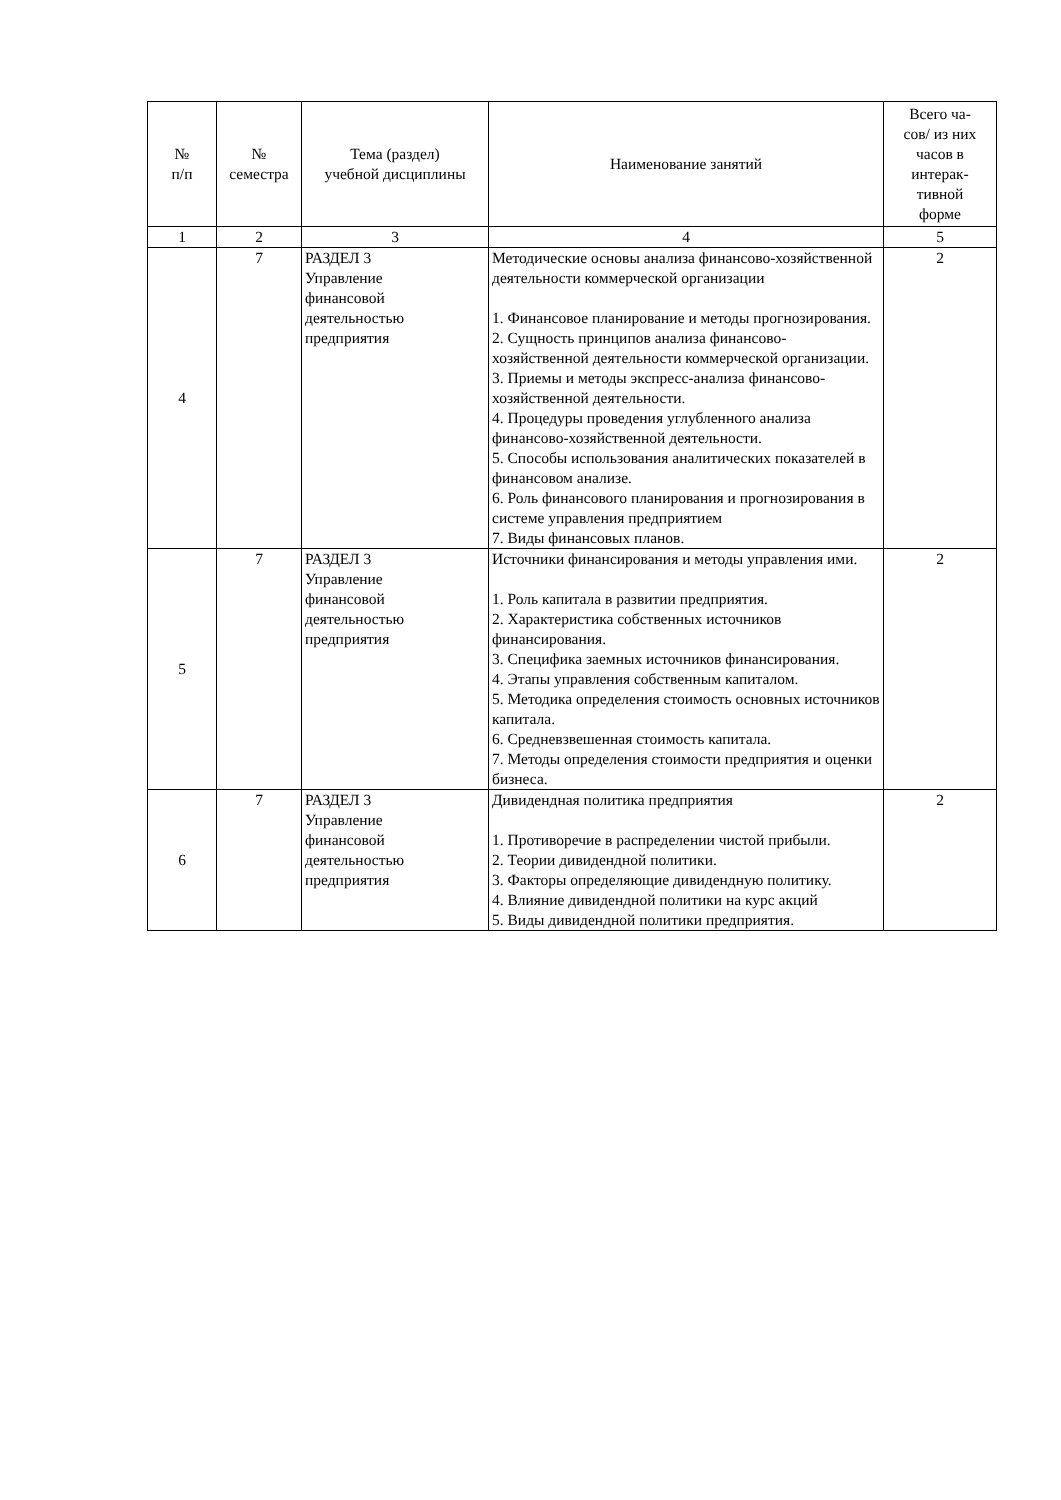| № п/п | № семестра | Тема (раздел) учебной дисциплины | Наименование занятий | Всего ча- сов/ из них часов в интерак- тивной форме |
| --- | --- | --- | --- | --- |
| 1 | 2 | 3 | 4 | 5 |
| 4 | 7 | РАЗДЕЛ 3 Управление финансовой деятельностью предприятия | Методические основы анализа финансово-хозяйственной деятельности коммерческой организации 1. Финансовое планирование и методы прогнозирования. 2. Сущность принципов анализа финансово-хозяйственной деятельности коммерческой организации. 3. Приемы и методы экспресс-анализа финансово-хозяйственной деятельности. 4. Процедуры проведения углубленного анализа финансово-хозяйственной деятельности. 5. Способы использования аналитических показателей в финансовом анализе. 6. Роль финансового планирования и прогнозирования в системе управления предприятием 7. Виды финансовых планов. | 2 |
| 5 | 7 | РАЗДЕЛ 3 Управление финансовой деятельностью предприятия | Источники финансирования и методы управления ими. 1. Роль капитала в развитии предприятия. 2. Характеристика собственных источников финансирования. 3. Специфика заемных источников финансирования. 4. Этапы управления собственным капиталом. 5. Методика определения стоимость основных источников капитала. 6. Средневзвешенная стоимость капитала. 7. Методы определения стоимости предприятия и оценки бизнеса. | 2 |
| 6 | 7 | РАЗДЕЛ 3 Управление финансовой деятельностью предприятия | Дивидендная политика предприятия 1. Противоречие в распределении чистой прибыли. 2. Теории дивидендной политики. 3. Факторы определяющие дивидендную политику. 4. Влияние дивидендной политики на курс акций 5. Виды дивидендной политики предприятия. | 2 |